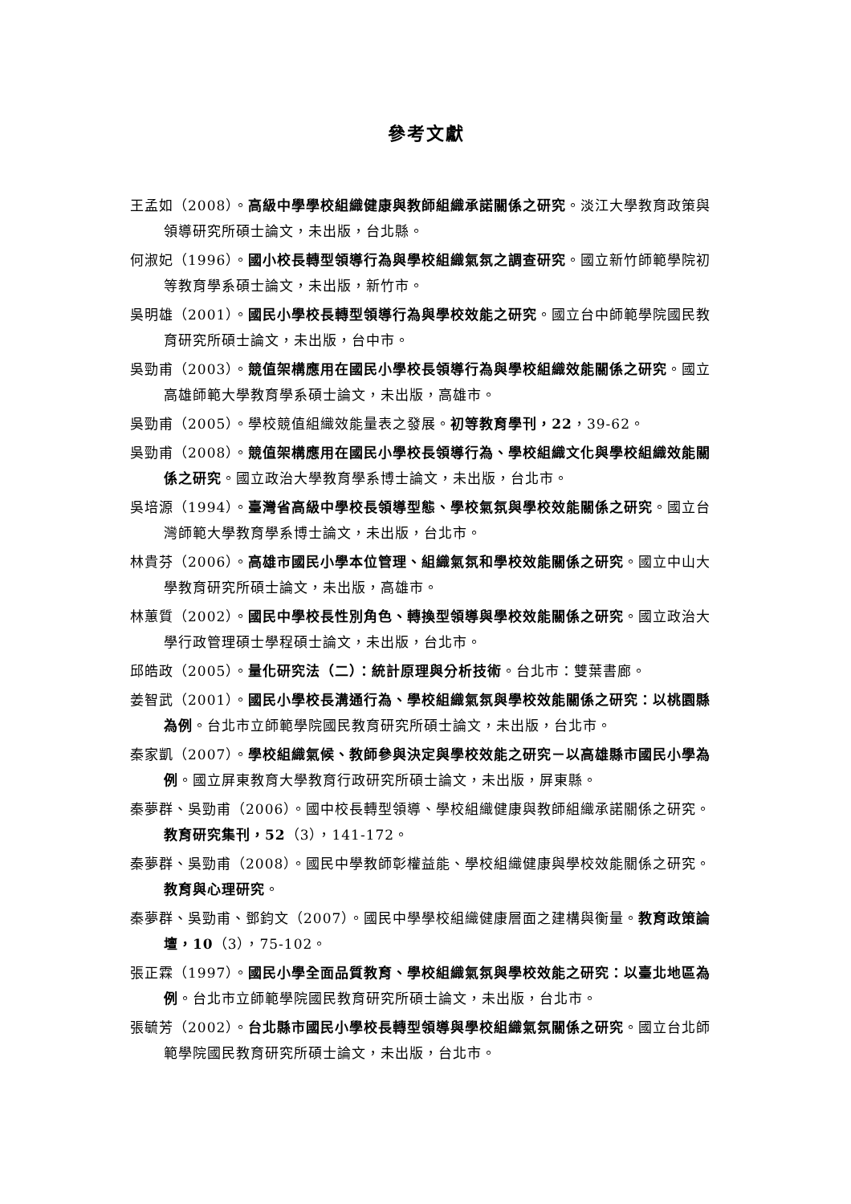參考文獻
王孟如（2008）。高級中學學校組織健康與教師組織承諾關係之研究。淡江大學教育政策與領導研究所碩士論文，未出版，台北縣。
何淑妃（1996）。國小校長轉型領導行為與學校組織氣氛之調查研究。國立新竹師範學院初等教育學系碩士論文，未出版，新竹市。
吳明雄（2001）。國民小學校長轉型領導行為與學校效能之研究。國立台中師範學院國民教育研究所碩士論文，未出版，台中市。
吳勁甫（2003）。競值架構應用在國民小學校長領導行為與學校組織效能關係之研究。國立高雄師範大學教育學系碩士論文，未出版，高雄市。
吳勁甫（2005）。學校競值組織效能量表之發展。初等教育學刊，22，39-62。
吳勁甫（2008）。競值架構應用在國民小學校長領導行為、學校組織文化與學校組織效能關係之研究。國立政治大學教育學系博士論文，未出版，台北市。
吳培源（1994）。臺灣省高級中學校長領導型態、學校氣氛與學校效能關係之研究。國立台灣師範大學教育學系博士論文，未出版，台北市。
林貴芬（2006）。高雄市國民小學本位管理、組織氣氛和學校效能關係之研究。國立中山大學教育研究所碩士論文，未出版，高雄市。
林蕙質（2002）。國民中學校長性別角色、轉換型領導與學校效能關係之研究。國立政治大學行政管理碩士學程碩士論文，未出版，台北市。
邱皓政（2005）。量化研究法（二）：統計原理與分析技術。台北市：雙葉書廊。
姜智武（2001）。國民小學校長溝通行為、學校組織氣氛與學校效能關係之研究：以桃園縣為例。台北市立師範學院國民教育研究所碩士論文，未出版，台北市。
秦家凱（2007）。學校組織氣候、教師參與決定與學校效能之研究－以高雄縣市國民小學為例。國立屏東教育大學教育行政研究所碩士論文，未出版，屏東縣。
秦夢群、吳勁甫（2006）。國中校長轉型領導、學校組織健康與教師組織承諾關係之研究。教育研究集刊，52（3），141-172。
秦夢群、吳勁甫（2008）。國民中學教師彰權益能、學校組織健康與學校效能關係之研究。教育與心理研究。
秦夢群、吳勁甫、鄧鈞文（2007）。國民中學學校組織健康層面之建構與衡量。教育政策論壇，10（3），75-102。
張正霖（1997）。國民小學全面品質教育、學校組織氣氛與學校效能之研究：以臺北地區為例。台北市立師範學院國民教育研究所碩士論文，未出版，台北市。
張毓芳（2002）。台北縣市國民小學校長轉型領導與學校組織氣氛關係之研究。國立台北師範學院國民教育研究所碩士論文，未出版，台北市。